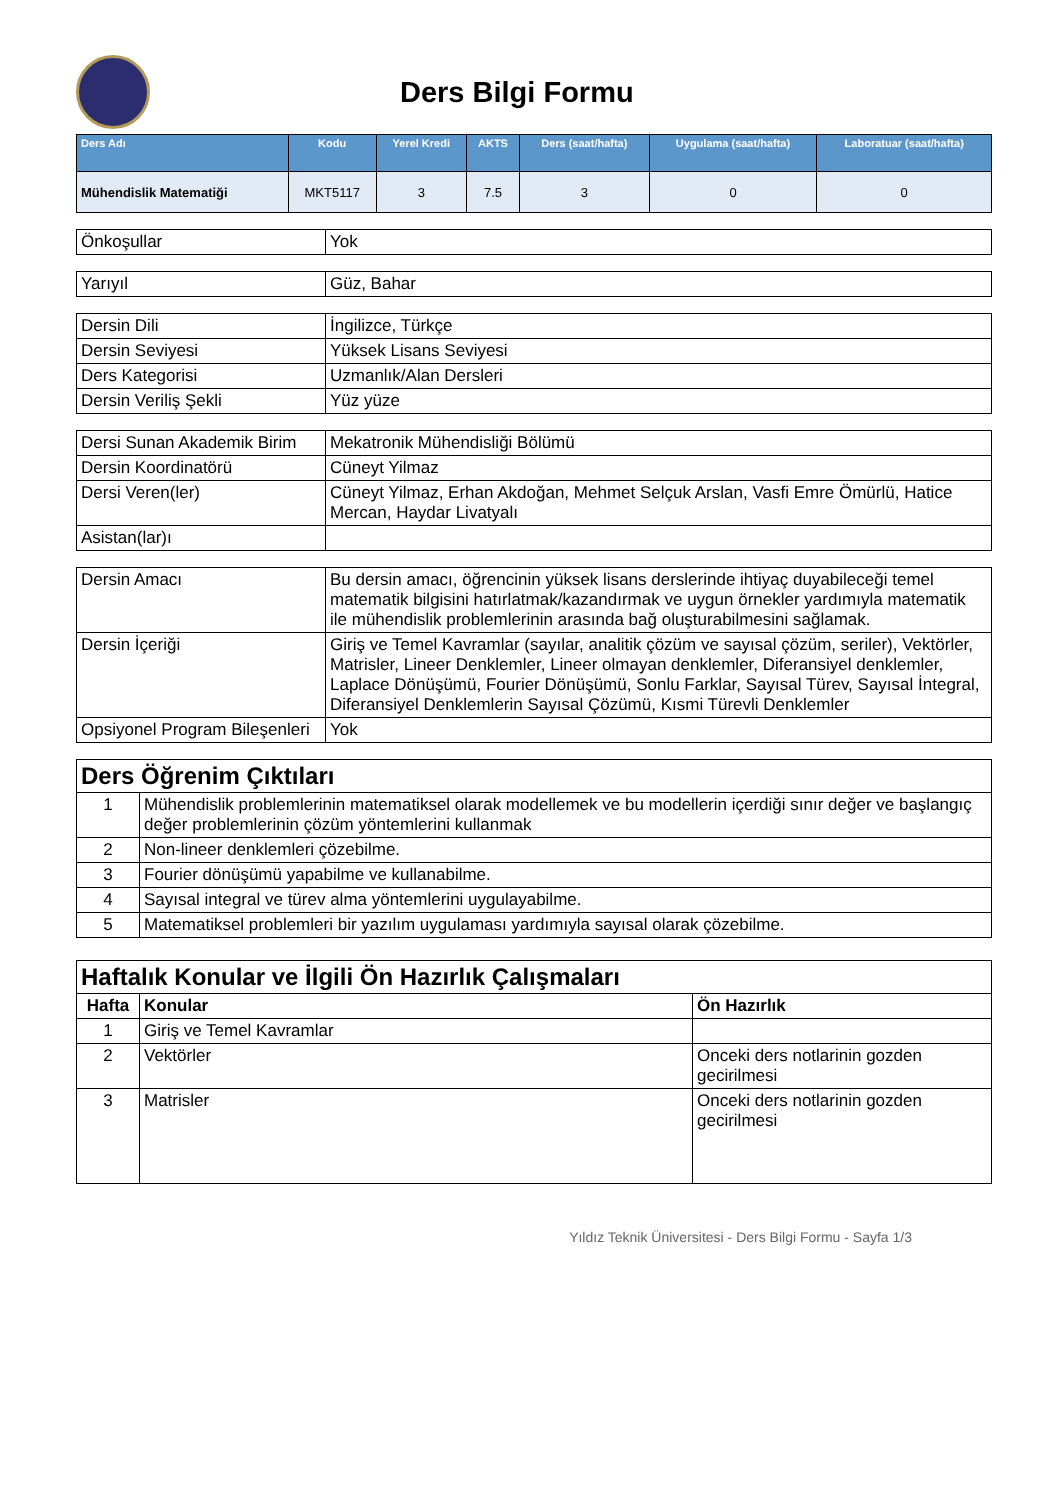Ders Bilgi Formu
| Ders Adı | Kodu | Yerel Kredi | AKTS | Ders (saat/hafta) | Uygulama (saat/hafta) | Laboratuar (saat/hafta) |
| --- | --- | --- | --- | --- | --- | --- |
| Mühendislik Matematiği | MKT5117 | 3 | 7.5 | 3 | 0 | 0 |
| Önkoşullar | Yok |
| Yarıyıl | Güz, Bahar |
| Dersin Dili | İngilizce, Türkçe |
| Dersin Seviyesi | Yüksek Lisans Seviyesi |
| Ders Kategorisi | Uzmanlık/Alan Dersleri |
| Dersin Veriliş Şekli | Yüz yüze |
| Dersi Sunan Akademik Birim | Mekatronik Mühendisliği Bölümü |
| Dersin Koordinatörü | Cüneyt Yilmaz |
| Dersi Veren(ler) | Cüneyt Yilmaz, Erhan Akdoğan, Mehmet Selçuk Arslan, Vasfi Emre Ömürlü, Hatice Mercan, Haydar Livatyalı |
| Asistan(lar)ı | |
| Dersin Amacı | Bu dersin amacı, öğrencinin yüksek lisans derslerinde ihtiyaç duyabileceği temel matematik bilgisini hatırlatmak/kazandırmak ve uygun örnekler yardımıyla matematik ile mühendislik problemlerinin arasında bağ oluşturabilmesini sağlamak. |
| Dersin İçeriği | Giriş ve Temel Kavramlar (sayılar, analitik çözüm ve sayısal çözüm, seriler), Vektörler, Matrisler, Lineer Denklemler, Lineer olmayan denklemler, Diferansiyel denklemler, Laplace Dönüşümü, Fourier Dönüşümü, Sonlu Farklar, Sayısal Türev, Sayısal İntegral, Diferansiyel Denklemlerin Sayısal Çözümü, Kısmi Türevli Denklemler |
| Opsiyonel Program Bileşenleri | Yok |
| Ders Öğrenim Çıktıları | |
| 1 | Mühendislik problemlerinin matematiksel olarak modellemek ve bu modellerin içerdiği sınır değer ve başlangıç değer problemlerinin çözüm yöntemlerini kullanmak |
| 2 | Non-lineer denklemleri çözebilme. |
| 3 | Fourier dönüşümü yapabilme ve kullanabilme. |
| 4 | Sayısal integral ve türev alma yöntemlerini uygulayabilme. |
| 5 | Matematiksel problemleri bir yazılım uygulaması yardımıyla sayısal olarak çözebilme. |
| Haftalık Konular ve İlgili Ön Hazırlık Çalışmaları | | |
| Hafta | Konular | Ön Hazırlık |
| 1 | Giriş ve Temel Kavramlar | |
| 2 | Vektörler | Onceki ders notlarinin gozden gecirilmesi |
| 3 | Matrisler | Onceki ders notlarinin gozden gecirilmesi |
Yıldız Teknik Üniversitesi - Ders Bilgi Formu - Sayfa 1/3